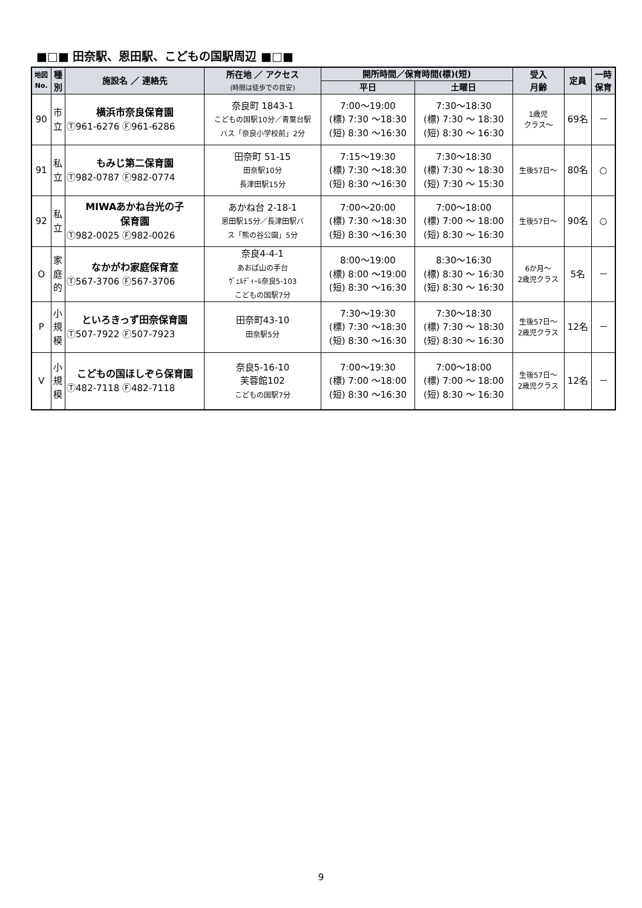■□■ 田奈駅、恩田駅、こどもの国駅周辺 ■□■
| 地図 No. | 種 別 | 施設名 ／ 連絡先 | 所在地 ／ アクセス (時間は徒歩での目安) | 開所時間／保育時間(標)(短) | | 受入 月齢 | 定員 | 一時 保育 |
| --- | --- | --- | --- | --- | --- | --- | --- | --- |
| | | | | 平日 | 土曜日 | | | |
| 90 | 市 立 | 横浜市奈良保育園 Ⓣ961-6276 Ⓕ961-6286 | 奈良町 1843-1 こどもの国駅10分／青葉台駅 バス「奈良小学校前」2分 | 7:00～19:00 (標) 7:30 ～18:30 (短) 8:30 ～16:30 | 7:30～18:30 (標) 7:30 ～ 18:30 (短) 8:30 ～ 16:30 | 1歳児 クラス～ | 69名 | － |
| 91 | 私 立 | もみじ第二保育園 Ⓣ982-0787 Ⓕ982-0774 | 田奈町 51-15 田奈駅10分 長津田駅15分 | 7:15～19:30 (標) 7:30 ～18:30 (短) 8:30 ～16:30 | 7:30～18:30 (標) 7:30 ～ 18:30 (短) 7:30 ～ 15:30 | 生後57日～ | 80名 | ○ |
| 92 | 私 立 | MIWAあかね台光の子 保育園 Ⓣ982-0025 Ⓕ982-0026 | あかね台 2-18-1 恩田駅15分／長津田駅バ ス「熊の谷公園」5分 | 7:00～20:00 (標) 7:30 ～18:30 (短) 8:30 ～16:30 | 7:00～18:00 (標) 7:00 ～ 18:00 (短) 8:30 ～ 16:30 | 生後57日～ | 90名 | ○ |
| O | 家 庭 的 | なかがわ家庭保育室 Ⓣ567-3706 Ⓕ567-3706 | 奈良4-4-1 あおば山の手台 ｳﾞｪﾙﾃﾞｨｰﾙ奈良5-103 こどもの国駅7分 | 8:00～19:00 (標) 8:00 ～19:00 (短) 8:30 ～16:30 | 8:30～16:30 (標) 8:30 ～ 16:30 (短) 8:30 ～ 16:30 | 6か月～ 2歳児クラス | 5名 | － |
| P | 小 規 模 | といろきっず田奈保育園 Ⓣ507-7922 Ⓕ507-7923 | 田奈町43-10 田奈駅5分 | 7:30～19:30 (標) 7:30 ～18:30 (短) 8:30 ～16:30 | 7:30～18:30 (標) 7:30 ～ 18:30 (短) 8:30 ～ 16:30 | 生後57日～ 2歳児クラス | 12名 | － |
| V | 小 規 模 | こどもの国ほしぞら保育園 Ⓣ482-7118 Ⓕ482-7118 | 奈良5-16-10 芙蓉館102 こどもの国駅7分 | 7:00～19:30 (標) 7:00 ～18:00 (短) 8:30 ～16:30 | 7:00～18:00 (標) 7:00 ～ 18:00 (短) 8:30 ～ 16:30 | 生後57日～ 2歳児クラス | 12名 | － |
9